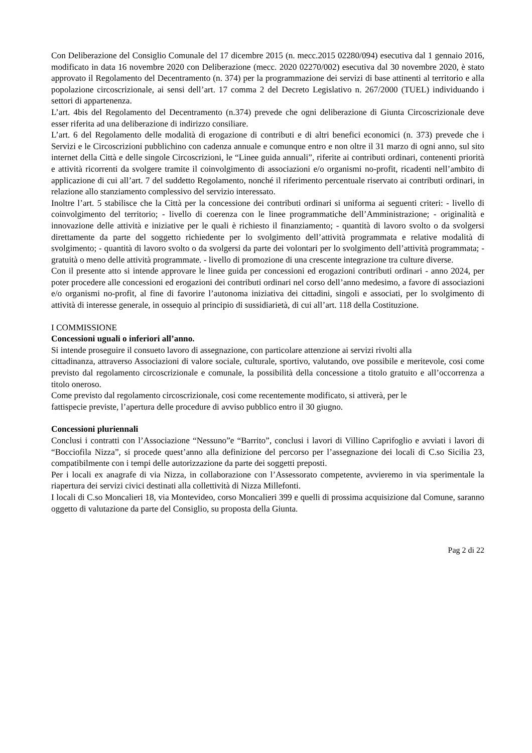Con Deliberazione del Consiglio Comunale del 17 dicembre 2015 (n. mecc.2015 02280/094) esecutiva dal 1 gennaio 2016, modificato in data 16 novembre 2020 con Deliberazione (mecc. 2020 02270/002) esecutiva dal 30 novembre 2020, è stato approvato il Regolamento del Decentramento (n. 374) per la programmazione dei servizi di base attinenti al territorio e alla popolazione circoscrizionale, ai sensi dell’art. 17 comma 2 del Decreto Legislativo n. 267/2000 (TUEL) individuando i settori di appartenenza.
L’art. 4bis del Regolamento del Decentramento (n.374) prevede che ogni deliberazione di Giunta Circoscrizionale deve esser riferita ad una deliberazione di indirizzo consiliare.
L’art. 6 del Regolamento delle modalità di erogazione di contributi e di altri benefici economici (n. 373) prevede che i Servizi e le Circoscrizioni pubblichino con cadenza annuale e comunque entro e non oltre il 31 marzo di ogni anno, sul sito internet della Città e delle singole Circoscrizioni, le “Linee guida annuali”, riferite ai contributi ordinari, contenenti priorità e attività ricorrenti da svolgere tramite il coinvolgimento di associazioni e/o organismi no-profit, ricadenti nell’ambito di applicazione di cui all’art. 7 del suddetto Regolamento, nonché il riferimento percentuale riservato ai contributi ordinari, in relazione allo stanziamento complessivo del servizio interessato.
Inoltre l’art. 5 stabilisce che la Città per la concessione dei contributi ordinari si uniforma ai seguenti criteri: - livello di coinvolgimento del territorio; - livello di coerenza con le linee programmatiche dell’Amministrazione; - originalità e innovazione delle attività e iniziative per le quali è richiesto il finanziamento; - quantità di lavoro svolto o da svolgersi direttamente da parte del soggetto richiedente per lo svolgimento dell’attività programmata e relative modalità di svolgimento; - quantità di lavoro svolto o da svolgersi da parte dei volontari per lo svolgimento dell’attività programmata; - gratuità o meno delle attività programmate. - livello di promozione di una crescente integrazione tra culture diverse.
Con il presente atto si intende approvare le linee guida per concessioni ed erogazioni contributi ordinari - anno 2024, per poter procedere alle concessioni ed erogazioni dei contributi ordinari nel corso dell’anno medesimo, a favore di associazioni e/o organismi no-profit, al fine di favorire l’autonoma iniziativa dei cittadini, singoli e associati, per lo svolgimento di attività di interesse generale, in ossequio al principio di sussidiarietà, di cui all’art. 118 della Costituzione.
I COMMISSIONE
Concessioni uguali o inferiori all’anno.
Si intende proseguire il consueto lavoro di assegnazione, con particolare attenzione ai servizi rivolti alla
cittadinanza, attraverso Associazioni di valore sociale, culturale, sportivo, valutando, ove possibile e meritevole, cosi come previsto dal regolamento circoscrizionale e comunale, la possibilità della concessione a titolo gratuito e all’occorrenza a titolo oneroso.
Come previsto dal regolamento circoscrizionale, cosi come recentemente modificato, si attiverà, per le
fattispecie previste, l’apertura delle procedure di avviso pubblico entro il 30 giugno.
Concessioni pluriennali
Conclusi i contratti con l’Associazione “Nessuno”e “Barrito”, conclusi i lavori di Villino Caprifoglio e avviati i lavori di “Bocciofila Nizza”, si procede quest’anno alla definizione del percorso per l’assegnazione dei locali di C.so Sicilia 23, compatibilmente con i tempi delle autorizzazione da parte dei soggetti preposti.
Per i locali ex anagrafe di via Nizza, in collaborazione con l’Assessorato competente, avvieremo in via sperimentale la riapertura dei servizi civici destinati alla collettività di Nizza Millefonti.
I locali di C.so Moncalieri 18, via Montevideo, corso Moncalieri 399 e quelli di prossima acquisizione dal Comune, saranno oggetto di valutazione da parte del Consiglio, su proposta della Giunta.
Pag 2 di 22